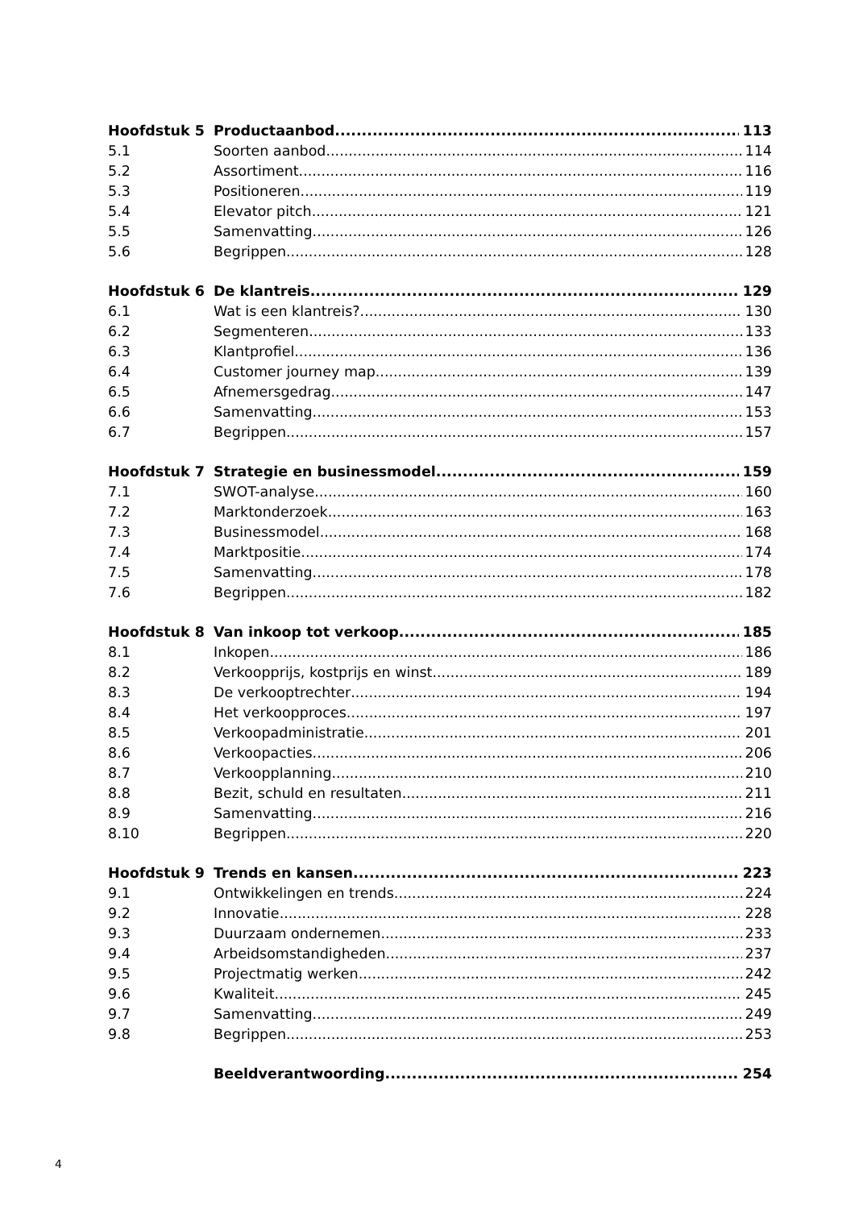Hoofdstuk 5 Productaanbod 113
5.1 Soorten aanbod 114
5.2 Assortiment 116
5.3 Positioneren 119
5.4 Elevator pitch 121
5.5 Samenvatting 126
5.6 Begrippen 128
Hoofdstuk 6 De klantreis 129
6.1 Wat is een klantreis? 130
6.2 Segmenteren 133
6.3 Klantprofiel 136
6.4 Customer journey map 139
6.5 Afnemersgedrag 147
6.6 Samenvatting 153
6.7 Begrippen 157
Hoofdstuk 7 Strategie en businessmodel 159
7.1 SWOT-analyse 160
7.2 Marktonderzoek 163
7.3 Businessmodel 168
7.4 Marktpositie 174
7.5 Samenvatting 178
7.6 Begrippen 182
Hoofdstuk 8 Van inkoop tot verkoop 185
8.1 Inkopen 186
8.2 Verkoopprijs, kostprijs en winst 189
8.3 De verkooptrechter 194
8.4 Het verkoopproces 197
8.5 Verkoopadministratie 201
8.6 Verkoopacties 206
8.7 Verkoopplanning 210
8.8 Bezit, schuld en resultaten 211
8.9 Samenvatting 216
8.10 Begrippen 220
Hoofdstuk 9 Trends en kansen 223
9.1 Ontwikkelingen en trends 224
9.2 Innovatie 228
9.3 Duurzaam ondernemen 233
9.4 Arbeidsomstandigheden 237
9.5 Projectmatig werken 242
9.6 Kwaliteit 245
9.7 Samenvatting 249
9.8 Begrippen 253
Beeldverantwoording 254
4